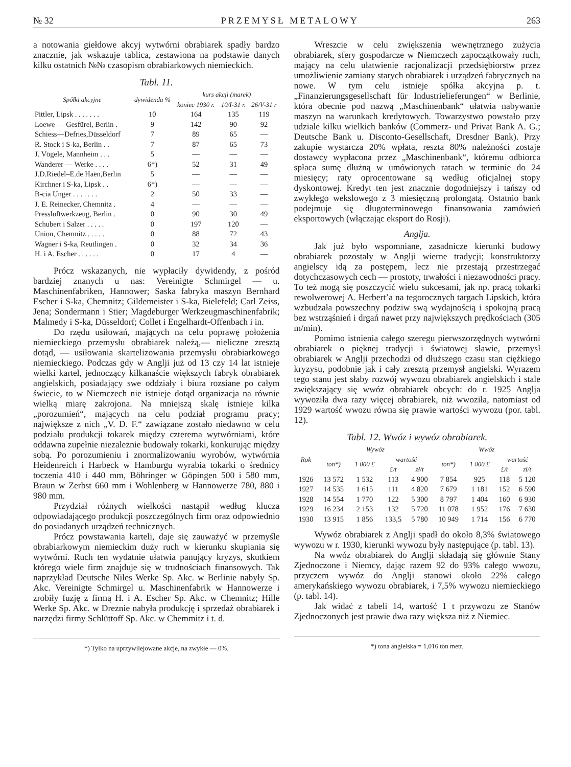№ 32 PRZEMYSŁ METALOWY 263
a notowania giełdowe akcyj wytwórni obrabiarek spadły bardzo znacznie, jak wskazuje tablica, zestawiona na podstawie danych kilku ostatnich №№ czasopism obrabiarkowych niemieckich.
Tabl. 11.
| Spółki akcyjne | dywidenda % | kurs akcji (marek) | | |
| --- | --- | --- | --- | --- |
| | | koniec 1930 r. | 10/I-31 r. | 26/V-31 r |
| Pittler, Lipsk . . . . . . . | 10 | 164 | 135 | 119 |
| Loewe — Gesfürel, Berlin . | 9 | 142 | 90 | 92 |
| Schiess—Defries,Düsseldorf | 7 | 89 | 65 | — |
| R. Stock i S-ka, Berlin . . | 7 | 87 | 65 | 73 |
| J. Vögele, Mannheim . . . | 5 | — | — | — |
| Wanderer — Werke . . . . | 6*) | 52 | 31 | 49 |
| J.D.Riedel–E.de Haën,Berlin | 5 | — | — | — |
| Kirchner i S-ka, Lipsk . . | 6*) | — | — | — |
| B-cia Unger . . . . . . . | 2 | 50 | 33 | — |
| J. E. Reinecker, Chemnitz . | 4 | — | — | — |
| Pressluftwerkzeug, Berlin . | 0 | 90 | 30 | 49 |
| Schubert i Salzer . . . . . | 0 | 197 | 120 | — |
| Union, Chemnitz . . . . . | 0 | 88 | 72 | 43 |
| Wagner i S-ka, Reutlingen . | 0 | 32 | 34 | 36 |
| H. i A. Escher . . . . . . | 0 | 17 | 4 | — |
Prócz wskazanych, nie wypłaciły dywidendy, z pośród bardziej znanych u nas: Vereinigte Schmirgel — u. Maschinenfabriken, Hannower; Saska fabryka maszyn Bernhard Escher i S-ka, Chemnitz; Gildemeister i S-ka, Bielefeld; Carl Zeiss, Jena; Sondermann i Stier; Magdeburger Werkzeugmaschinenfabrik; Malmedy i S-ka, Düsseldorf; Collet i Engelhardt-Offenbach i in.
Do rzędu usiłowań, mających na celu poprawę położenia niemieckiego przemysłu obrabiarek należą,— nieliczne zresztą dotąd, — usiłowania skartelizowania przemysłu obrabiarkowego niemieckiego. Podczas gdy w Anglji już od 13 czy 14 lat istnieje wielki kartel, jednoczący kilkanaście większych fabryk obrabiarek angielskich, posiadający swe oddziały i biura rozsiane po całym świecie, to w Niemczech nie istnieje dotąd organizacja na równie wielką miarę zakrojona. Na mniejszą skalę istnieje kilka „porozumień“, mających na celu podział programu pracy; największe z nich „V. D. F.“ zawiązane zostało niedawno w celu podziału produkcji tokarek między czterema wytwórniami, które oddawna zupełnie niezależnie budowały tokarki, konkurując między sobą. Po porozumieniu i znormalizowaniu wyrobów, wytwórnia Heidenreich i Harbeck w Hamburgu wyrabia tokarki o średnicy toczenia 410 i 440 mm, Böhringer w Göpingen 500 i 580 mm, Braun w Zerbst 660 mm i Wohlenberg w Hannowerze 780, 880 i 980 mm.
Przydział różnych wielkości nastąpił według klucza odpowiadającego produkcji poszczególnych firm oraz odpowiednio do posiadanych urządzeń technicznych.
Prócz powstawania karteli, daje się zauważyć w przemyśle obrabiarkowym niemieckim duży ruch w kierunku skupiania się wytwórni. Ruch ten wydatnie ułatwia panujący kryzys, skutkiem którego wiele firm znajduje się w trudnościach finansowych. Tak naprzykład Deutsche Niles Werke Sp. Akc. w Berlinie nabyły Sp. Akc. Vereinigte Schmirgel u. Maschinenfabrik w Hannowerze i zrobiły fuzję z firmą H. i A. Escher Sp. Akc. w Chemnitz; Hille Werke Sp. Akc. w Dreznie nabyła produkcję i sprzedaż obrabiarek i narzędzi firmy Schlüttoff Sp. Akc. w Chemmitz i t. d.
*) Tylko na uprzywilejowane akcje, na zwykłe — 0%.
Wreszcie w celu zwiększenia wewnętrznego zużycia obrabiarek, sfery gospodarcze w Niemczech zapoczątkowały ruch, mający na celu ułatwienie racjonalizacji przedsiębiorstw przez umożliwienie zamiany starych obrabiarek i urządzeń fabrycznych na nowe. W tym celu istnieje spółka akcyjna p. t. „Finanzierungsgesellschaft für Industrielieferungen“ w Berlinie, która obecnie pod nazwą „Maschinenbank“ ułatwia nabywanie maszyn na warunkach kredytowych. Towarzystwo powstało przy udziale kilku wielkich banków (Commerz- und Privat Bank A. G.; Deutsche Bank u. Disconto-Gesellschaft, Dresdner Bank). Przy zakupie wystarcza 20% wpłata, reszta 80% należności zostaje dostawcy wypłacona przez „Maschinenbank“, któremu odbiorca spłaca sumę dłużną w umówionych ratach w terminie do 24 miesięcy; raty oprocentowane są według oficjalnej stopy dyskontowej. Kredyt ten jest znacznie dogodniejszy i tańszy od zwykłego wekslowego z 3 miesięczną prolongatą. Ostatnio bank podejmuje się długoterminowego finansowania zamówień eksportowych (włączając eksport do Rosji).
Anglja.
Jak już było wspomniane, zasadnicze kierunki budowy obrabiarek pozostały w Anglji wierne tradycji; konstruktorzy angielscy idą za postępem, lecz nie przestają przestrzegać dotychczasowych cech — prostoty, trwałości i niezawodności pracy. To też mogą się poszczycić wielu sukcesami, jak np. pracą tokarki rewolwerowej A. Herbert’a na tegorocznych targach Lipskich, która wzbudzała powszechny podziw swą wydajnością i spokojną pracą bez wstrząśnień i drgań nawet przy największych prędkościach (305 m/min).
Pomimo istnienia całego szeregu pierwszorzędnych wytwórni obrabiarek o pięknej tradycji i światowej sławie, przemysł obrabiarek w Anglji przechodzi od dłuższego czasu stan ciężkiego kryzysu, podobnie jak i cały zresztą przemysł angielski. Wyrazem tego stanu jest słaby rozwój wywozu obrabiarek angielskich i stale zwiększający się wwóz obrabiarek obcych: do r. 1925 Anglja wywoziła dwa razy więcej obrabiarek, niż wwoziła, natomiast od 1929 wartość wwozu równa się prawie wartości wywozu (por. tabl. 12).
Tabl. 12. Wwóz i wywóz obrabiarek.
| Rok | Wywóz | | | | Wwóz | | | |
| --- | --- | --- | --- | --- | --- | --- | --- | --- |
| | ton*) | 1 000 £ | wartość | | ton*) | 1 000 £ | wartość | |
| | | | £/t | zł/t | | | £/t | zł/t |
| 1926 | 13 572 | 1 532 | 113 | 4 900 | 7 854 | 925 | 118 | 5 120 |
| 1927 | 14 535 | 1 615 | 111 | 4 820 | 7 679 | 1 181 | 152 | 6 590 |
| 1928 | 14 554 | 1 770 | 122 | 5 300 | 8 797 | 1 404 | 160 | 6 930 |
| 1929 | 16 234 | 2 153 | 132 | 5 720 | 11 078 | 1 952 | 176 | 7 630 |
| 1930 | 13 915 | 1 856 | 133,5 | 5 780 | 10 949 | 1 714 | 156 | 6 770 |
Wywóz obrabiarek z Anglji spadł do około 8,3% światowego wywozu w r. 1930, kierunki wywozu były następujące (p. tabl. 13).
Na wwóz obrabiarek do Anglji składają się głównie Stany Zjednoczone i Niemcy, dając razem 92 do 93% całego wwozu, przyczem wywóz do Anglji stanowi około 22% całego amerykańskiego wywozu obrabiarek, i 7,5% wywozu niemieckiego (p. tabl. 14).
Jak widać z tabeli 14, wartość 1 t przywozu ze Stanów Zjednoczonych jest prawie dwa razy większa niż z Niemiec.
*) tona angielska = 1,016 ton metr.